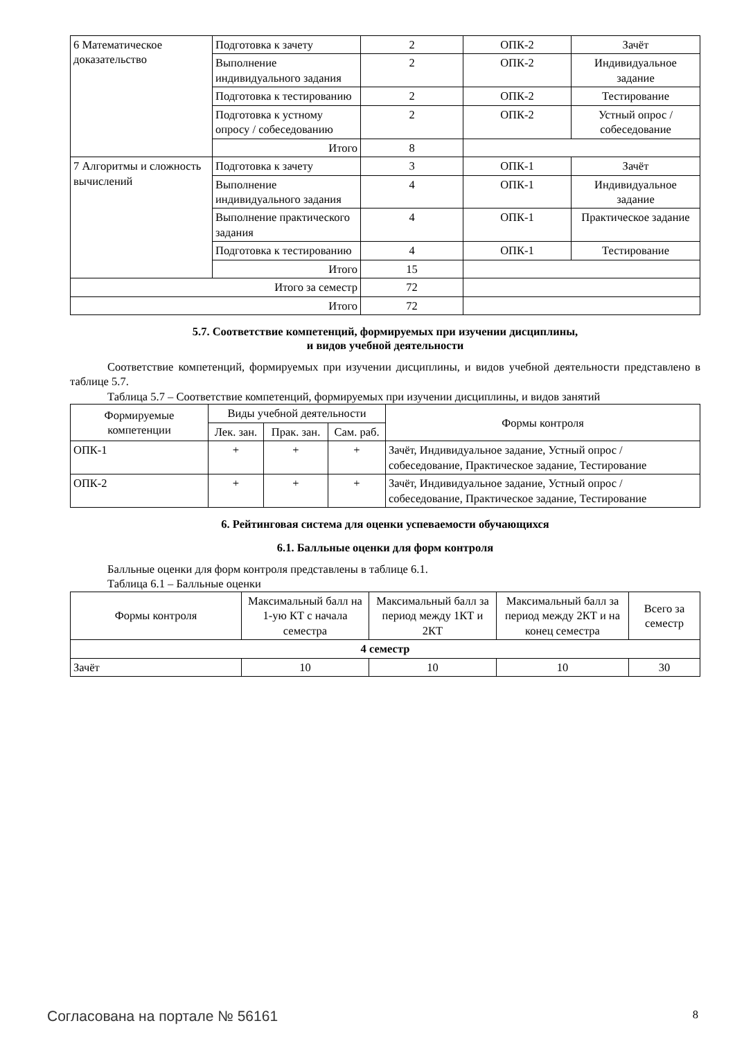| 6 Математическое доказательство | Подготовка к зачету | 2 | ОПК-2 | Зачёт |
| | Выполнение индивидуального задания | 2 | ОПК-2 | Индивидуальное задание |
| | Подготовка к тестированию | 2 | ОПК-2 | Тестирование |
| | Подготовка к устному опросу / собеседованию | 2 | ОПК-2 | Устный опрос / собеседование |
| | Итого | 8 | | |
| 7 Алгоритмы и сложность вычислений | Подготовка к зачету | 3 | ОПК-1 | Зачёт |
| | Выполнение индивидуального задания | 4 | ОПК-1 | Индивидуальное задание |
| | Выполнение практического задания | 4 | ОПК-1 | Практическое задание |
| | Подготовка к тестированию | 4 | ОПК-1 | Тестирование |
| | Итого | 15 | | |
| Итого за семестр | | 72 | | |
| Итого | | 72 | | |
5.7. Соответствие компетенций, формируемых при изучении дисциплины,
и видов учебной деятельности
Соответствие компетенций, формируемых при изучении дисциплины, и видов учебной деятельности представлено в таблице 5.7.
Таблица 5.7 – Соответствие компетенций, формируемых при изучении дисциплины, и видов занятий
| Формируемые компетенции | Виды учебной деятельности | | | Формы контроля |
| --- | --- | --- | --- | --- |
| | Лек. зан. | Прак. зан. | Сам. раб. | |
| ОПК-1 | + | + | + | Зачёт, Индивидуальное задание, Устный опрос / собеседование, Практическое задание, Тестирование |
| ОПК-2 | + | + | + | Зачёт, Индивидуальное задание, Устный опрос / собеседование, Практическое задание, Тестирование |
6. Рейтинговая система для оценки успеваемости обучающихся
6.1. Балльные оценки для форм контроля
Балльные оценки для форм контроля представлены в таблице 6.1.
Таблица 6.1 – Балльные оценки
| Формы контроля | Максимальный балл на 1-ую КТ с начала семестра | Максимальный балл за период между 1КТ и 2КТ | Максимальный балл за период между 2КТ и на конец семестра | Всего за семестр |
| --- | --- | --- | --- | --- |
| 4 семестр | | | | |
| Зачёт | 10 | 10 | 10 | 30 |
Согласована на портале № 56161 8